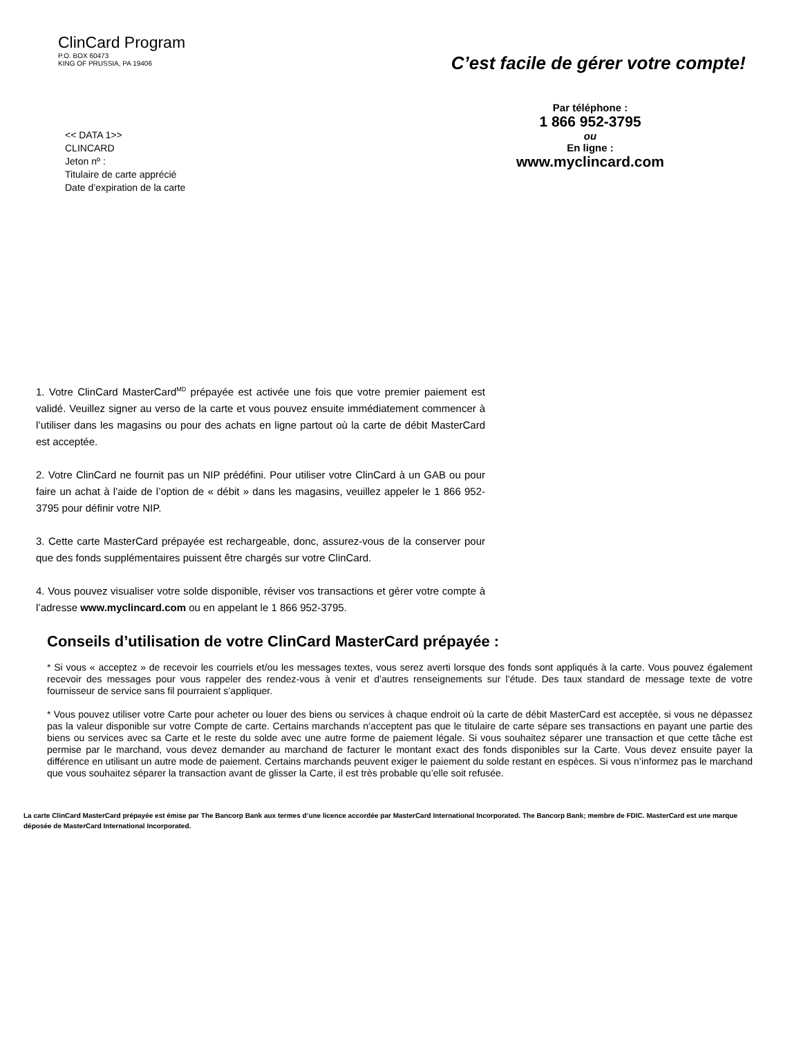ClinCard Program
P.O. BOX 60473
KING OF PRUSSIA, PA 19406
C’est facile de gérer votre compte!
Par téléphone :
1 866 952-3795
ou
En ligne :
www.myclincard.com
<< DATA 1>>
CLINCARD
Jeton nº :
Titulaire de carte apprécié
Date d’expiration de la carte
1. Votre ClinCard MasterCard<sup>MD</sup> prépayée est activée une fois que votre premier paiement est validé. Veuillez signer au verso de la carte et vous pouvez ensuite immédiatement commencer à l’utiliser dans les magasins ou pour des achats en ligne partout où la carte de débit MasterCard est acceptée.
2. Votre ClinCard ne fournit pas un NIP prédéfini. Pour utiliser votre ClinCard à un GAB ou pour faire un achat à l’aide de l’option de « débit » dans les magasins, veuillez appeler le 1 866 952-3795 pour définir votre NIP.
3. Cette carte MasterCard prépayée est rechargeable, donc, assurez-vous de la conserver pour que des fonds supplémentaires puissent être chargés sur votre ClinCard.
4. Vous pouvez visualiser votre solde disponible, réviser vos transactions et gérer votre compte à l’adresse www.myclincard.com ou en appelant le 1 866 952-3795.
Conseils d’utilisation de votre ClinCard MasterCard prépayée :
* Si vous « acceptez » de recevoir les courriels et/ou les messages textes, vous serez averti lorsque des fonds sont appliqués à la carte. Vous pouvez également recevoir des messages pour vous rappeler des rendez-vous à venir et d’autres renseignements sur l’étude. Des taux standard de message texte de votre fournisseur de service sans fil pourraient s’appliquer.
* Vous pouvez utiliser votre Carte pour acheter ou louer des biens ou services à chaque endroit où la carte de débit MasterCard est acceptée, si vous ne dépassez pas la valeur disponible sur votre Compte de carte. Certains marchands n’acceptent pas que le titulaire de carte sépare ses transactions en payant une partie des biens ou services avec sa Carte et le reste du solde avec une autre forme de paiement légale. Si vous souhaitez séparer une transaction et que cette tâche est permise par le marchand, vous devez demander au marchand de facturer le montant exact des fonds disponibles sur la Carte. Vous devez ensuite payer la différence en utilisant un autre mode de paiement. Certains marchands peuvent exiger le paiement du solde restant en espèces. Si vous n’informez pas le marchand que vous souhaitez séparer la transaction avant de glisser la Carte, il est très probable qu’elle soit refusée.
La carte ClinCard MasterCard prépayée est émise par The Bancorp Bank aux termes d’une licence accordée par MasterCard International Incorporated. The Bancorp Bank; membre de FDIC. MasterCard est une marque déposée de MasterCard International Incorporated.